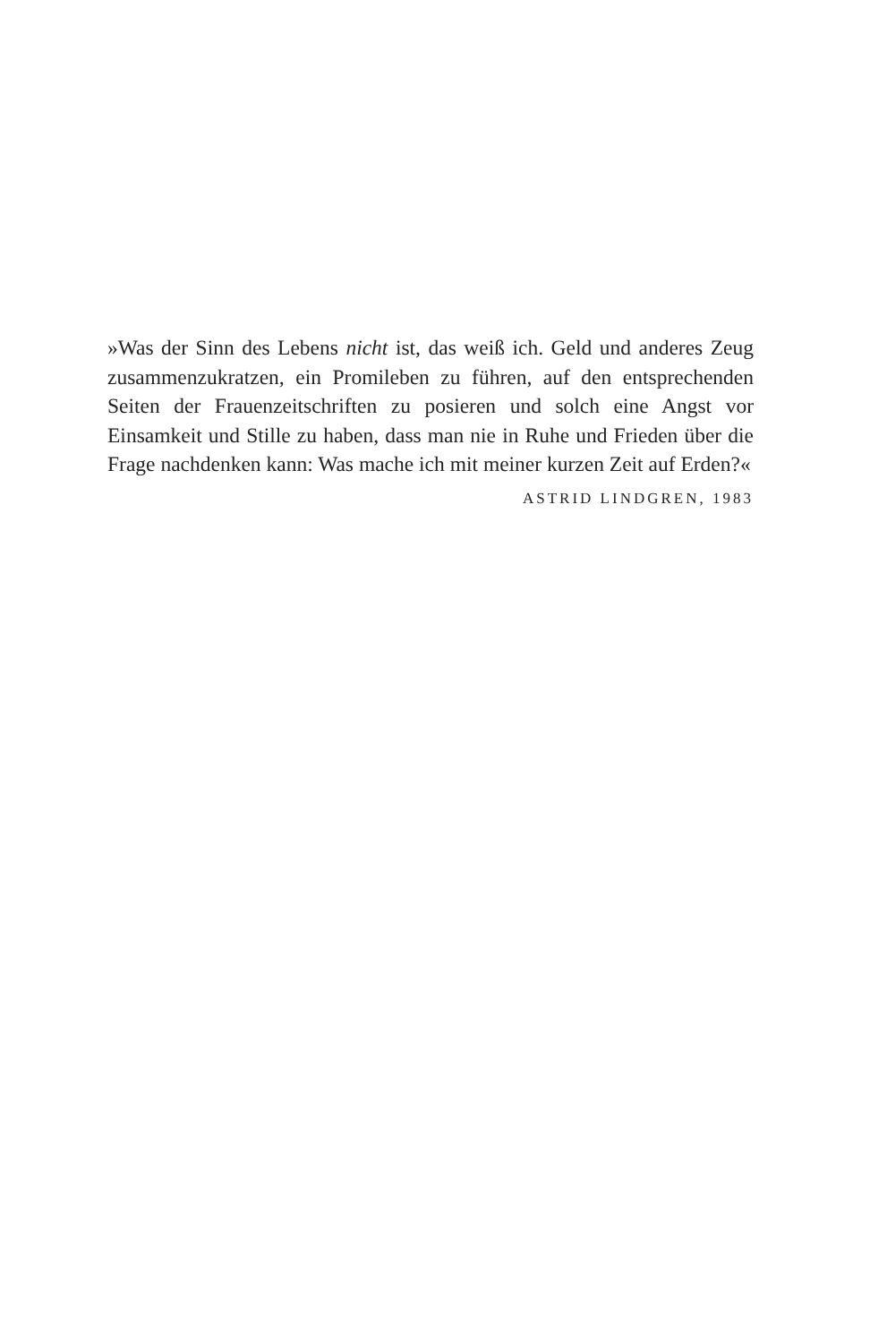»Was der Sinn des Lebens nicht ist, das weiß ich. Geld und anderes Zeug zusammenzukratzen, ein Promileben zu führen, auf den ent­sprechenden Seiten der Frauenzeitschriften zu posieren und solch eine Angst vor Einsamkeit und Stille zu haben, dass man nie in Ruhe und Frieden über die Frage nachdenken kann: Was mache ich mit meiner kurzen Zeit auf Erden?«
ASTRID LINDGREN, 1983